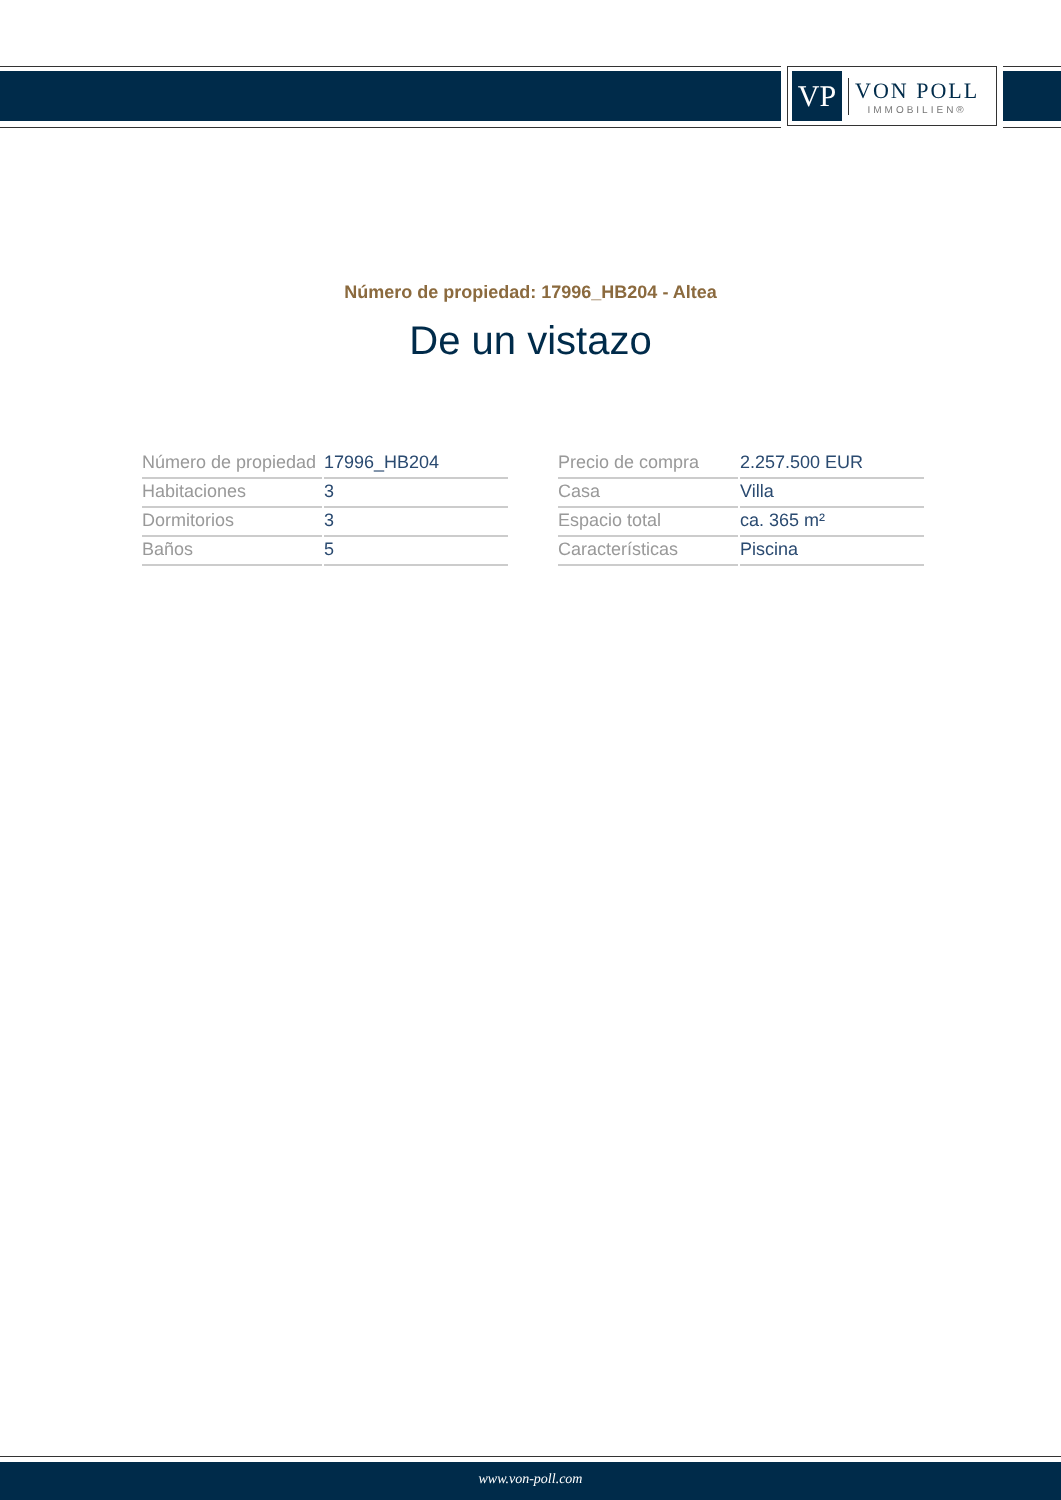VP
VON POLL
IMMOBILIEN®
Número de propiedad: 17996_HB204 - Altea
De un vistazo
| Número de propiedad | 17996_HB204 |
| Habitaciones | 3 |
| Dormitorios | 3 |
| Baños | 5 |
| Precio de compra | 2.257.500 EUR |
| Casa | Villa |
| Espacio total | ca. 365 m² |
| Características | Piscina |
www.von-poll.com